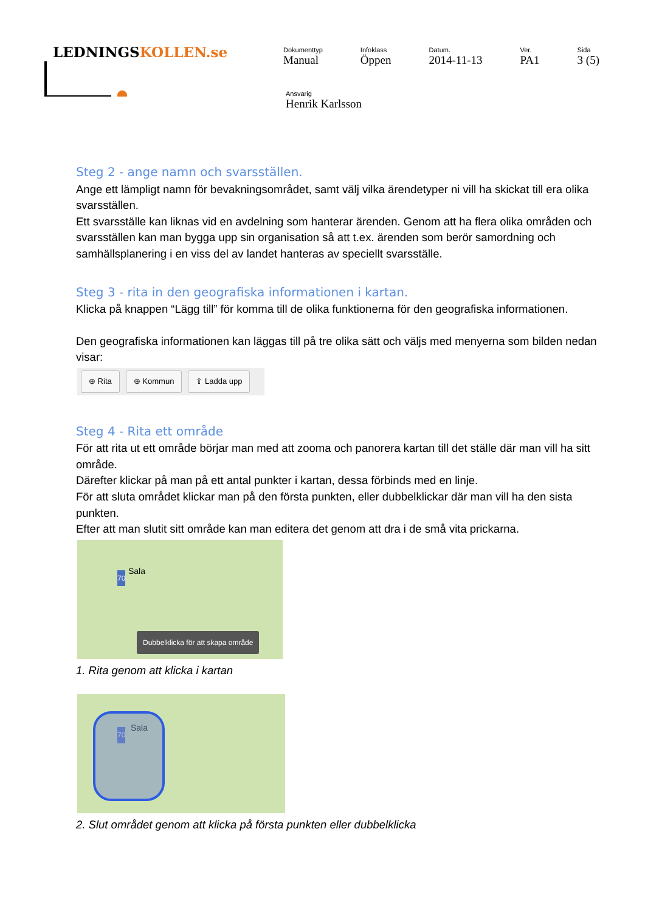LEDNINGSKOLLEN.se
Dokumenttyp
Manual
Infoklass
Öppen
Datum.
2014-11-13
Ver.
PA1
Sida
3 (5)
Ansvarig
Henrik Karlsson
Steg 2 - ange namn och svarsställen.
Ange ett lämpligt namn för bevakningsområdet, samt välj vilka ärendetyper ni vill ha skickat till era olika svarsställen.
Ett svarsställe kan liknas vid en avdelning som hanterar ärenden. Genom att ha flera olika områden och svarsställen kan man bygga upp sin organisation så att t.ex. ärenden som berör samordning och samhällsplanering i en viss del av landet hanteras av speciellt svarsställe.
Steg 3 - rita in den geografiska informationen i kartan.
Klicka på knappen “Lägg till” för komma till de olika funktionerna för den geografiska informationen.
Den geografiska informationen kan läggas till på tre olika sätt och väljs med menyerna som bilden nedan visar:
⊕ Rita ⊕ Kommun ⇧ Ladda upp
Steg 4 - Rita ett område
För att rita ut ett område börjar man med att zooma och panorera kartan till det ställe där man vill ha sitt område.
Därefter klickar på man på ett antal punkter i kartan, dessa förbinds med en linje.
För att sluta området klickar man på den första punkten, eller dubbelklickar där man vill ha den sista punkten.
Efter att man slutit sitt område kan man editera det genom att dra i de små vita prickarna.
Sala
70
Dubbelklicka för att skapa område
1. Rita genom att klicka i kartan
Sala
70
2. Slut området genom att klicka på första punkten eller dubbelklicka